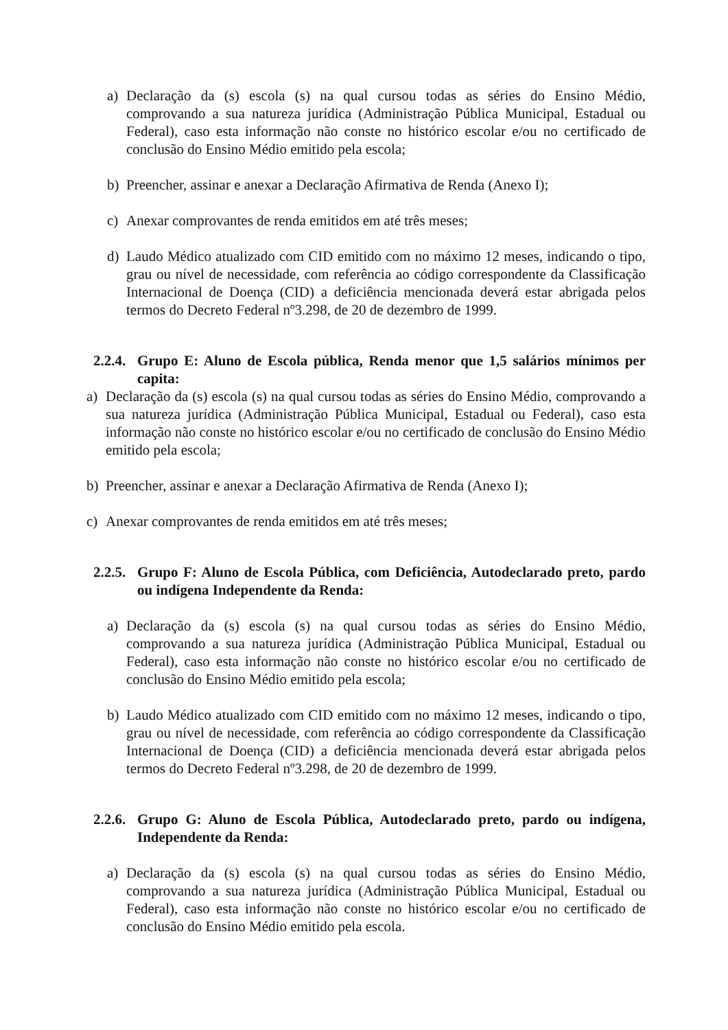a) Declaração da (s) escola (s) na qual cursou todas as séries do Ensino Médio, comprovando a sua natureza jurídica (Administração Pública Municipal, Estadual ou Federal), caso esta informação não conste no histórico escolar e/ou no certificado de conclusão do Ensino Médio emitido pela escola;
b) Preencher, assinar e anexar a Declaração Afirmativa de Renda (Anexo I);
c) Anexar comprovantes de renda emitidos em até três meses;
d) Laudo Médico atualizado com CID emitido com no máximo 12 meses, indicando o tipo, grau ou nível de necessidade, com referência ao código correspondente da Classificação Internacional de Doença (CID) a deficiência mencionada deverá estar abrigada pelos termos do Decreto Federal nº3.298, de 20 de dezembro de 1999.
2.2.4. Grupo E: Aluno de Escola pública, Renda menor que 1,5 salários mínimos per capita:
a) Declaração da (s) escola (s) na qual cursou todas as séries do Ensino Médio, comprovando a sua natureza jurídica (Administração Pública Municipal, Estadual ou Federal), caso esta informação não conste no histórico escolar e/ou no certificado de conclusão do Ensino Médio emitido pela escola;
b) Preencher, assinar e anexar a Declaração Afirmativa de Renda (Anexo I);
c) Anexar comprovantes de renda emitidos em até três meses;
2.2.5. Grupo F: Aluno de Escola Pública, com Deficiência, Autodeclarado preto, pardo ou indígena Independente da Renda:
a) Declaração da (s) escola (s) na qual cursou todas as séries do Ensino Médio, comprovando a sua natureza jurídica (Administração Pública Municipal, Estadual ou Federal), caso esta informação não conste no histórico escolar e/ou no certificado de conclusão do Ensino Médio emitido pela escola;
b) Laudo Médico atualizado com CID emitido com no máximo 12 meses, indicando o tipo, grau ou nível de necessidade, com referência ao código correspondente da Classificação Internacional de Doença (CID) a deficiência mencionada deverá estar abrigada pelos termos do Decreto Federal nº3.298, de 20 de dezembro de 1999.
2.2.6. Grupo G: Aluno de Escola Pública, Autodeclarado preto, pardo ou indígena, Independente da Renda:
a) Declaração da (s) escola (s) na qual cursou todas as séries do Ensino Médio, comprovando a sua natureza jurídica (Administração Pública Municipal, Estadual ou Federal), caso esta informação não conste no histórico escolar e/ou no certificado de conclusão do Ensino Médio emitido pela escola.